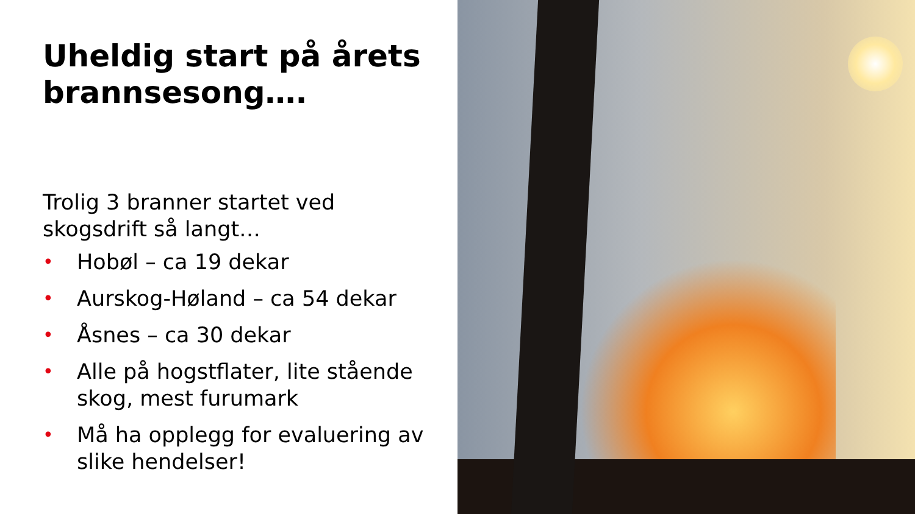Uheldig start på årets brannsesong….
Trolig 3 branner startet ved skogsdrift så langt…
• Hobøl – ca 19 dekar
• Aurskog-Høland – ca 54 dekar
• Åsnes – ca 30 dekar
• Alle på hogstflater, lite stående skog, mest furumark
• Må ha opplegg for evaluering av slike hendelser!